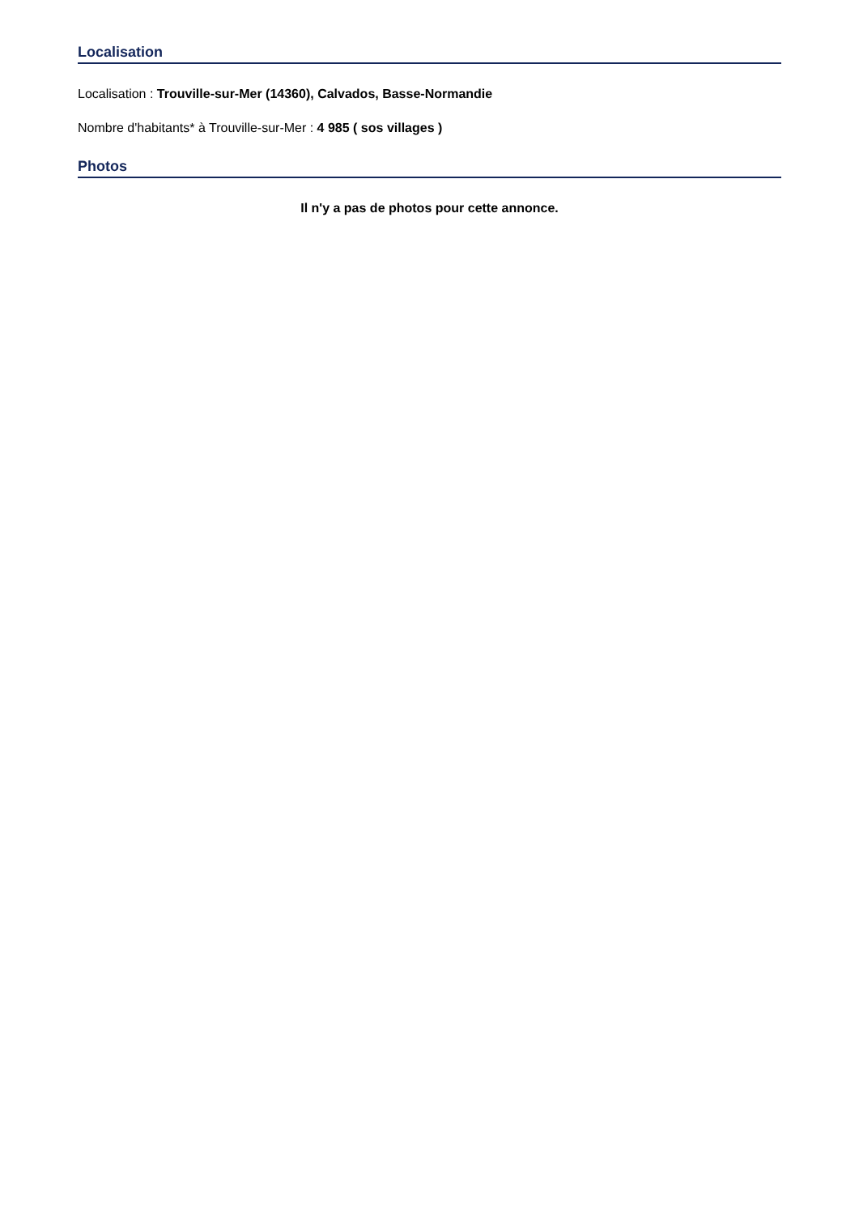Localisation
Localisation : Trouville-sur-Mer (14360), Calvados, Basse-Normandie
Nombre d'habitants* à Trouville-sur-Mer : 4 985 ( sos villages )
Photos
Il n'y a pas de photos pour cette annonce.